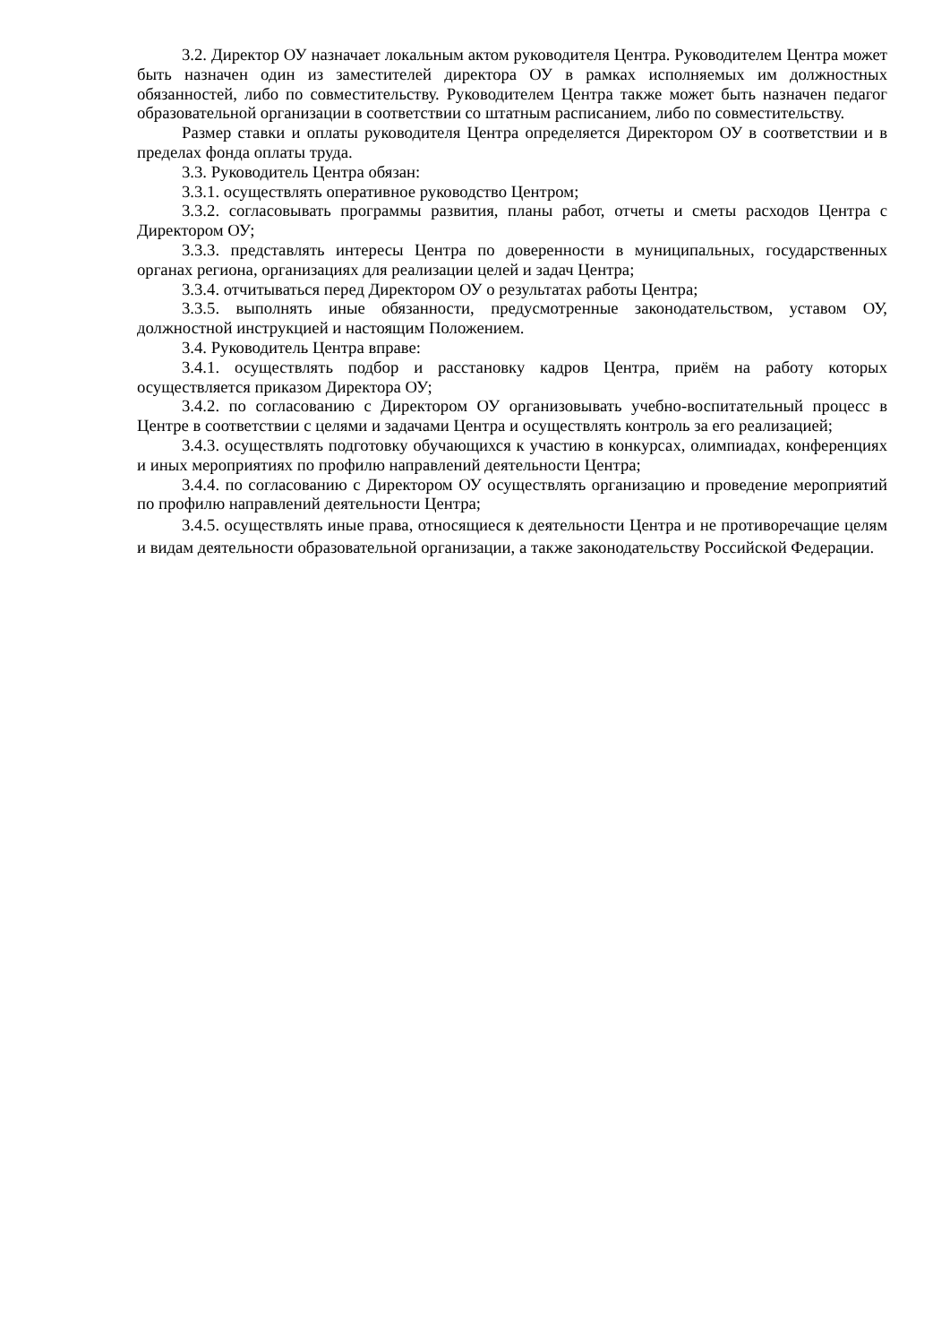3.2. Директор ОУ назначает локальным актом руководителя Центра. Руководителем Центра может быть назначен один из заместителей директора ОУ в рамках исполняемых им должностных обязанностей, либо по совместительству. Руководителем Центра также может быть назначен педагог образовательной организации в соответствии со штатным расписанием, либо по совместительству.
Размер ставки и оплаты руководителя Центра определяется Директором ОУ в соответствии и в пределах фонда оплаты труда.
3.3. Руководитель Центра обязан:
3.3.1. осуществлять оперативное руководство Центром;
3.3.2. согласовывать программы развития, планы работ, отчеты и сметы расходов Центра с Директором ОУ;
3.3.3. представлять интересы Центра по доверенности в муниципальных, государственных органах региона, организациях для реализации целей и задач Центра;
3.3.4. отчитываться перед Директором ОУ о результатах работы Центра;
3.3.5. выполнять иные обязанности, предусмотренные законодательством, уставом ОУ, должностной инструкцией и настоящим Положением.
3.4. Руководитель Центра вправе:
3.4.1. осуществлять подбор и расстановку кадров Центра, приём на работу которых осуществляется приказом Директора ОУ;
3.4.2. по согласованию с Директором ОУ организовывать учебно-воспитательный процесс в Центре в соответствии с целями и задачами Центра и осуществлять контроль за его реализацией;
3.4.3. осуществлять подготовку обучающихся к участию в конкурсах, олимпиадах, конференциях и иных мероприятиях по профилю направлений деятельности Центра;
3.4.4. по согласованию с Директором ОУ осуществлять организацию и проведение мероприятий по профилю направлений деятельности Центра;
3.4.5. осуществлять иные права, относящиеся к деятельности Центра и не противоречащие целям и видам деятельности образовательной организации, а также законодательству Российской Федерации.